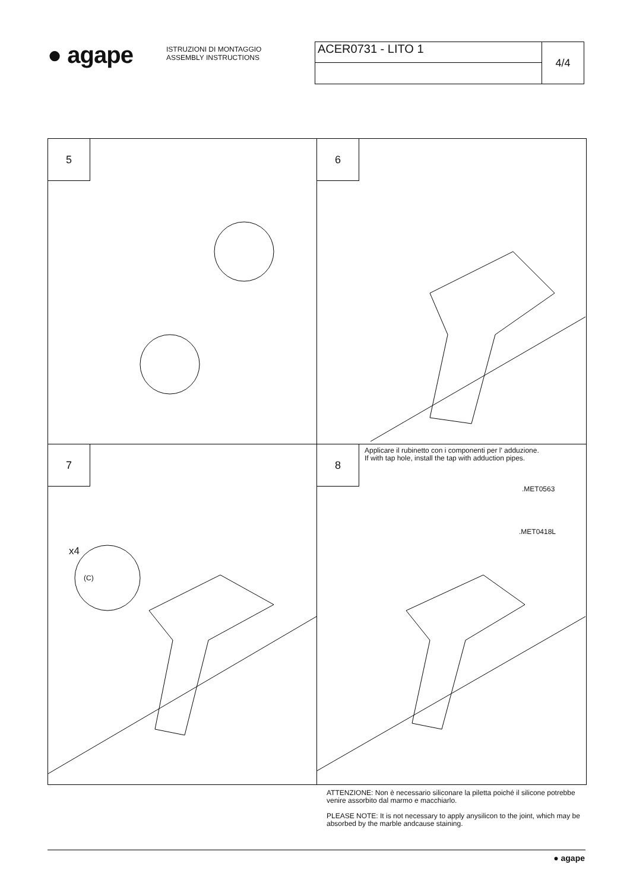● agape
ISTRUZIONI DI MONTAGGIO
ASSEMBLY INSTRUCTIONS
ACER0731 - LITO 1
4/4
5
6
7
x4
(C)
8
Applicare il rubinetto con i componenti per l' adduzione.
If with tap hole, install the tap with adduction pipes.
.MET0563
.MET0418L
ATTENZIONE: Non è necessario siliconare la piletta poiché il silicone potrebbe venire assorbito dal marmo e macchiarlo.
PLEASE NOTE: It is not necessary to apply anysilicon to the joint, which may be absorbed by the marble andcause staining.
● agape